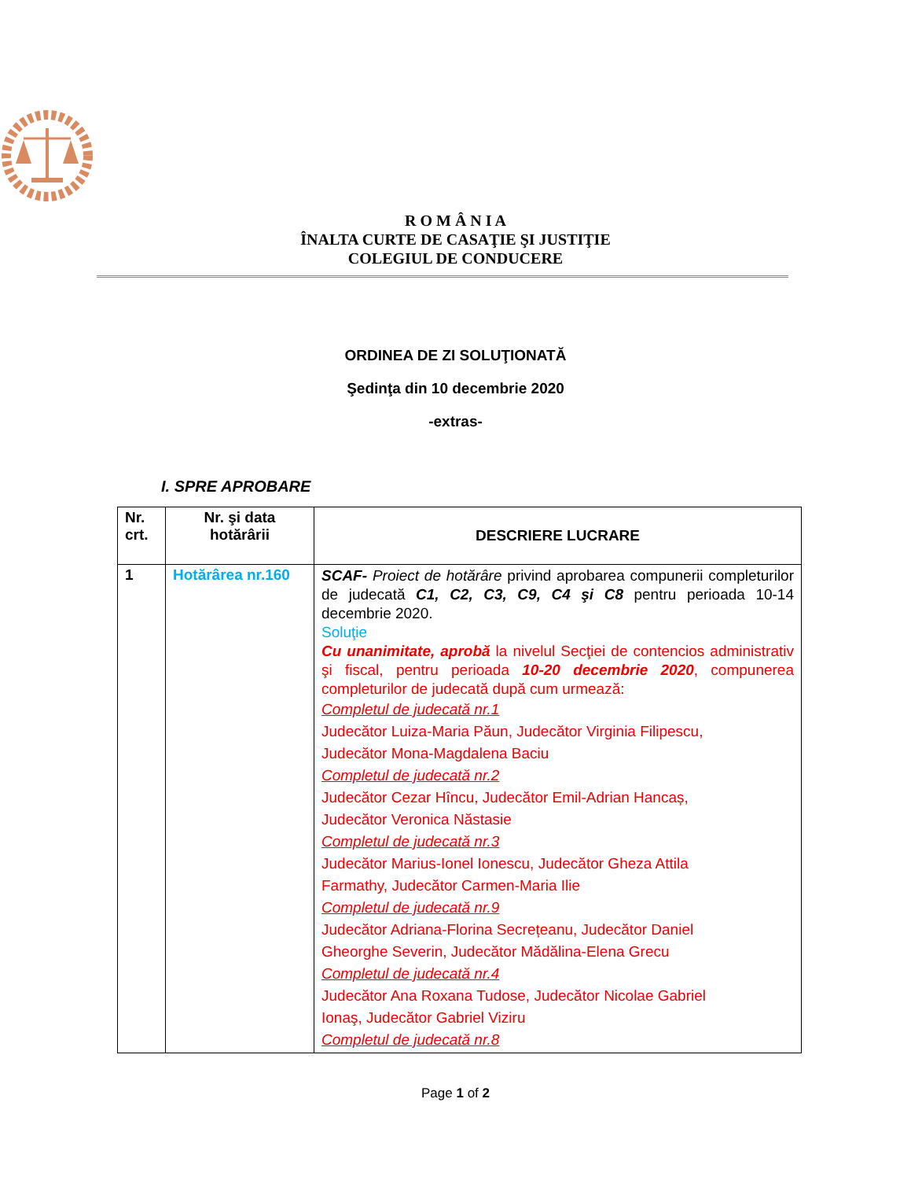R O M Â N I A
ÎNALTA CURTE DE CASAŢIE ŞI JUSTIŢIE
COLEGIUL DE CONDUCERE
ORDINEA DE ZI SOLUŢIONATĂ
Şedinţa din 10 decembrie 2020
-extras-
I. SPRE APROBARE
| Nr. crt. | Nr. şi data hotărârii | DESCRIERE LUCRARE |
| --- | --- | --- |
| 1 | Hotărârea nr.160 | SCAF- Proiect de hotărâre privind aprobarea compunerii completurilor de judecată C1, C2, C3, C9, C4 şi C8 pentru perioada 10-14 decembrie 2020. Soluţie Cu unanimitate, aprobă la nivelul Secţiei de contencios administrativ şi fiscal, pentru perioada 10-20 decembrie 2020 , compunerea completurilor de judecată după cum urmează: Completul de judecată nr.1 Judecător Luiza-Maria Păun, Judecător Virginia Filipescu, Judecător Mona-Magdalena Baciu Completul de judecată nr.2 Judecător Cezar Hîncu, Judecător Emil-Adrian Hancaș, Judecător Veronica Năstasie Completul de judecată nr.3 Judecător Marius-Ionel Ionescu, Judecător Gheza Attila Farmathy, Judecător Carmen-Maria Ilie Completul de judecată nr.9 Judecător Adriana-Florina Secrețeanu, Judecător Daniel Gheorghe Severin, Judecător Mădălina-Elena Grecu Completul de judecată nr.4 Judecător Ana Roxana Tudose, Judecător Nicolae Gabriel Ionaş, Judecător Gabriel Viziru Completul de judecată nr.8 |
Page 1 of 2